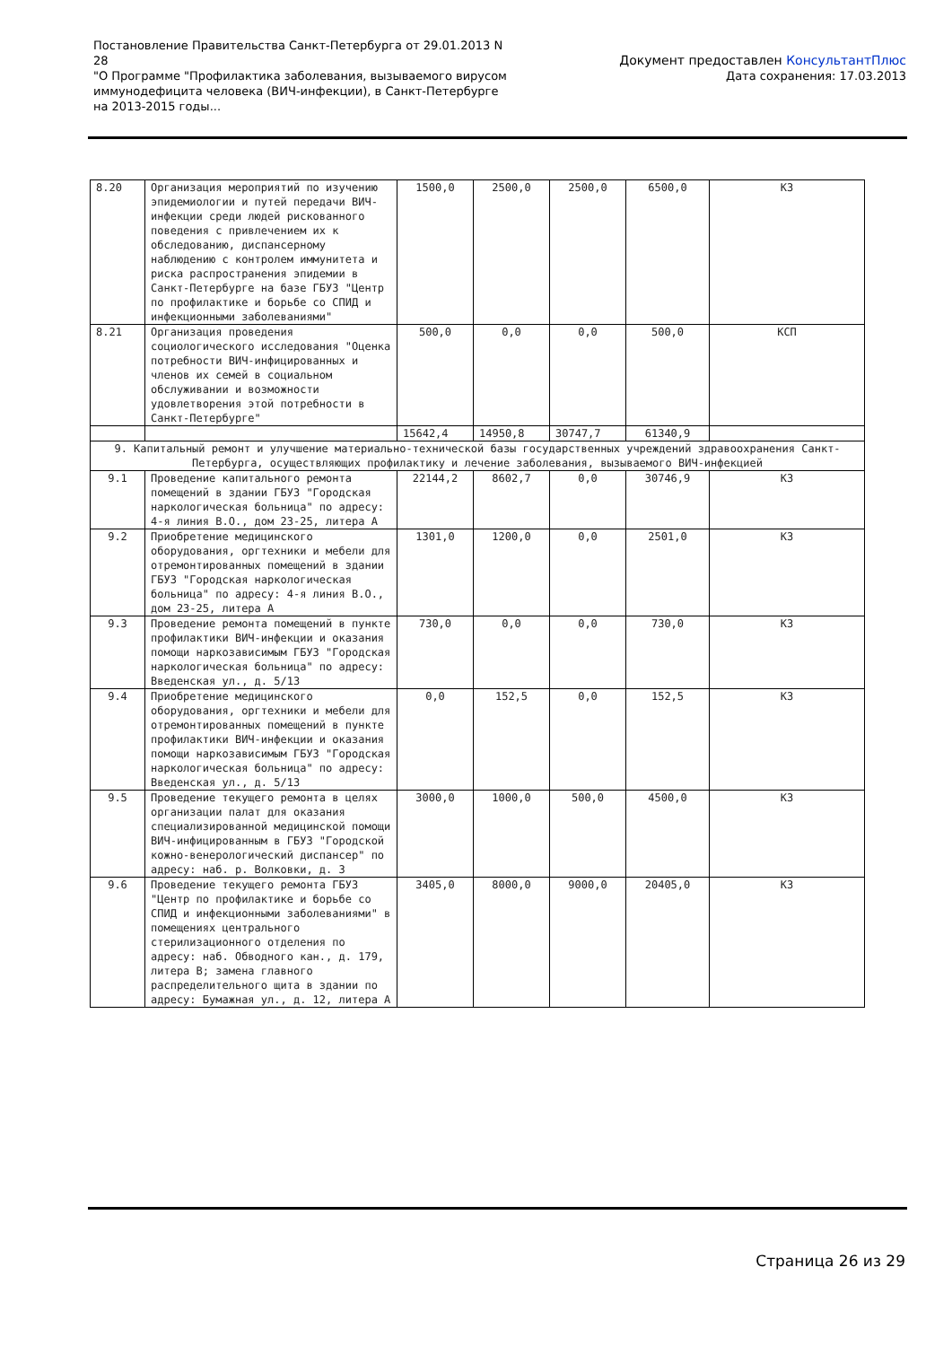Постановление Правительства Санкт-Петербурга от 29.01.2013 N 28
"О Программе "Профилактика заболевания, вызываемого вирусом иммунодефицита человека (ВИЧ-инфекции), в Санкт-Петербурге на 2013-2015 годы...
Документ предоставлен КонсультантПлюс
Дата сохранения: 17.03.2013
| 8.20 | Организация мероприятий по изучению эпидемиологии и путей передачи ВИЧ-инфекции среди людей рискованного поведения с привлечением их к обследованию, диспансерному наблюдению с контролем иммунитета и риска распространения эпидемии в Санкт-Петербурге на базе ГБУЗ "Центр по профилактике и борьбе со СПИД и инфекционными заболеваниями" | 1500,0 | 2500,0 | 2500,0 | 6500,0 | КЗ |
| 8.21 | Организация проведения социологического исследования "Оценка потребности ВИЧ-инфицированных и членов их семей в социальном обслуживании и возможности удовлетворения этой потребности в Санкт-Петербурге" | 500,0 | 0,0 | 0,0 | 500,0 | КСП |
| | | 15642,4 | 14950,8 | 30747,7 | 61340,9 | |
| 9. Капитальный ремонт и улучшение материально-технической базы государственных учреждений здравоохранения Санкт-Петербурга, осуществляющих профилактику и лечение заболевания, вызываемого ВИЧ-инфекцией | | | | | | |
| 9.1 | Проведение капитального ремонта помещений в здании ГБУЗ "Городская наркологическая больница" по адресу: 4-я линия В.О., дом 23-25, литера А | 22144,2 | 8602,7 | 0,0 | 30746,9 | КЗ |
| 9.2 | Приобретение медицинского оборудования, оргтехники и мебели для отремонтированных помещений в здании ГБУЗ "Городская наркологическая больница" по адресу: 4-я линия В.О., дом 23-25, литера А | 1301,0 | 1200,0 | 0,0 | 2501,0 | КЗ |
| 9.3 | Проведение ремонта помещений в пункте профилактики ВИЧ-инфекции и оказания помощи наркозависимым ГБУЗ "Городская наркологическая больница" по адресу: Введенская ул., д. 5/13 | 730,0 | 0,0 | 0,0 | 730,0 | КЗ |
| 9.4 | Приобретение медицинского оборудования, оргтехники и мебели для отремонтированных помещений в пункте профилактики ВИЧ-инфекции и оказания помощи наркозависимым ГБУЗ "Городская наркологическая больница" по адресу: Введенская ул., д. 5/13 | 0,0 | 152,5 | 0,0 | 152,5 | КЗ |
| 9.5 | Проведение текущего ремонта в целях организации палат для оказания специализированной медицинской помощи ВИЧ-инфицированным в ГБУЗ "Городской кожно-венерологический диспансер" по адресу: наб. р. Волковки, д. 3 | 3000,0 | 1000,0 | 500,0 | 4500,0 | КЗ |
| 9.6 | Проведение текущего ремонта ГБУЗ "Центр по профилактике и борьбе со СПИД и инфекционными заболеваниями" в помещениях центрального стерилизационного отделения по адресу: наб. Обводного кан., д. 179, литера В; замена главного распределительного щита в здании по адресу: Бумажная ул., д. 12, литера А | 3405,0 | 8000,0 | 9000,0 | 20405,0 | КЗ |
Страница 26 из 29